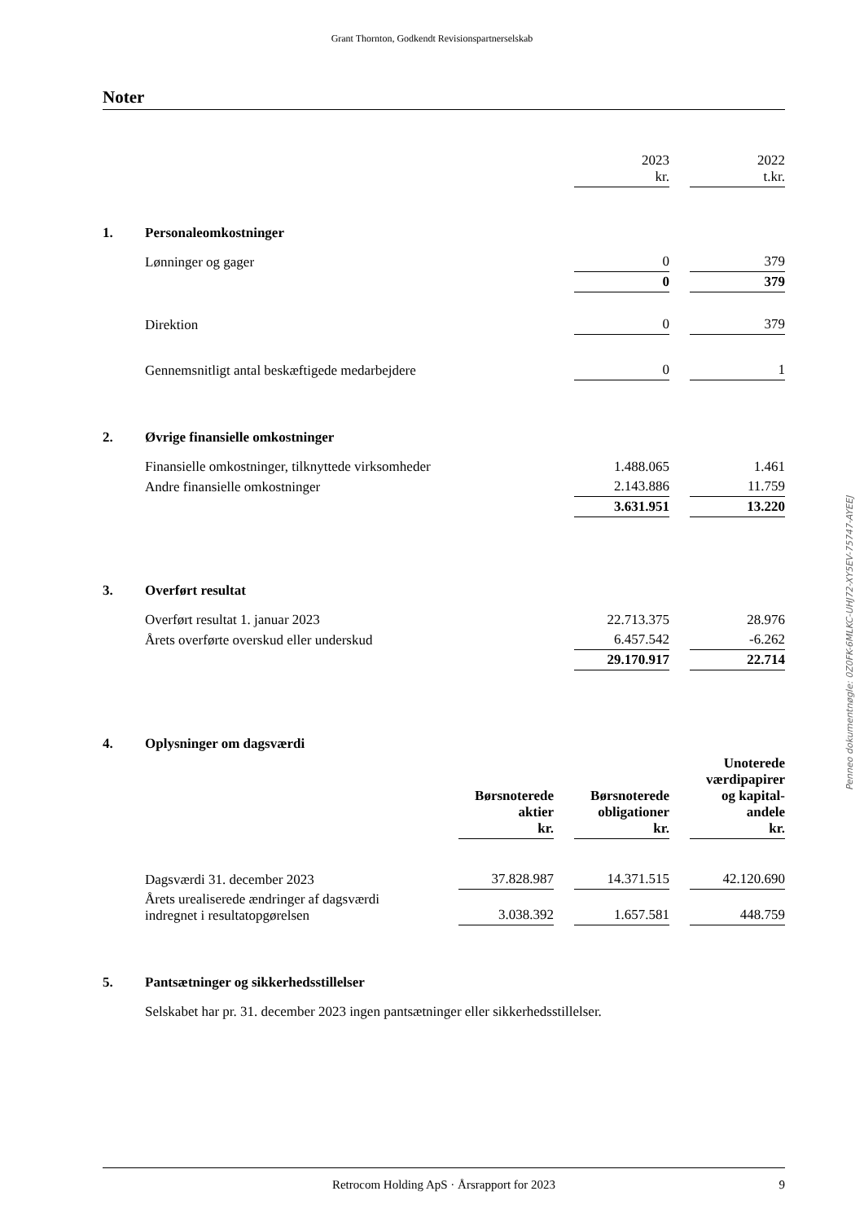Grant Thornton, Godkendt Revisionspartnerselskab
Penneo dokumentnøgle: 0Z0FK-6MLKC-UHJ72-XY5EV-75747-AYEEJ
Noter
| | | 2023 kr. | | 2022 t.kr. |
| 1. | Personaleomkostninger | | | |
| | Lønninger og gager | 0 | | 379 |
| | | 0 | | 379 |
| | Direktion | 0 | | 379 |
| | Gennemsnitligt antal beskæftigede medarbejdere | 0 | | 1 |
| 2. | Øvrige finansielle omkostninger | | | |
| | Finansielle omkostninger, tilknyttede virksomheder | 1.488.065 | | 1.461 |
| | Andre finansielle omkostninger | 2.143.886 | | 11.759 |
| | | 3.631.951 | | 13.220 |
| 3. | Overført resultat | | | |
| | Overført resultat 1. januar 2023 | 22.713.375 | | 28.976 |
| | Årets overførte overskud eller underskud | 6.457.542 | | -6.262 |
| | | 29.170.917 | | 22.714 |
| 4. | Oplysninger om dagsværdi | | | | | |
| | | Børsnoterede aktier kr. | | Børsnoterede obligationer kr. | | Unoterede værdipapirer og kapital- andele kr. |
| | Dagsværdi 31. december 2023 | 37.828.987 | | 14.371.515 | | 42.120.690 |
| | Årets urealiserede ændringer af dagsværdi indregnet i resultatopgørelsen | 3.038.392 | | 1.657.581 | | 448.759 |
| 5. | Pantsætninger og sikkerhedsstillelser | | | | | |
| | Selskabet har pr. 31. december 2023 ingen pantsætninger eller sikkerhedsstillelser. | | | | | |
Retrocom Holding ApS · Årsrapport for 2023 9